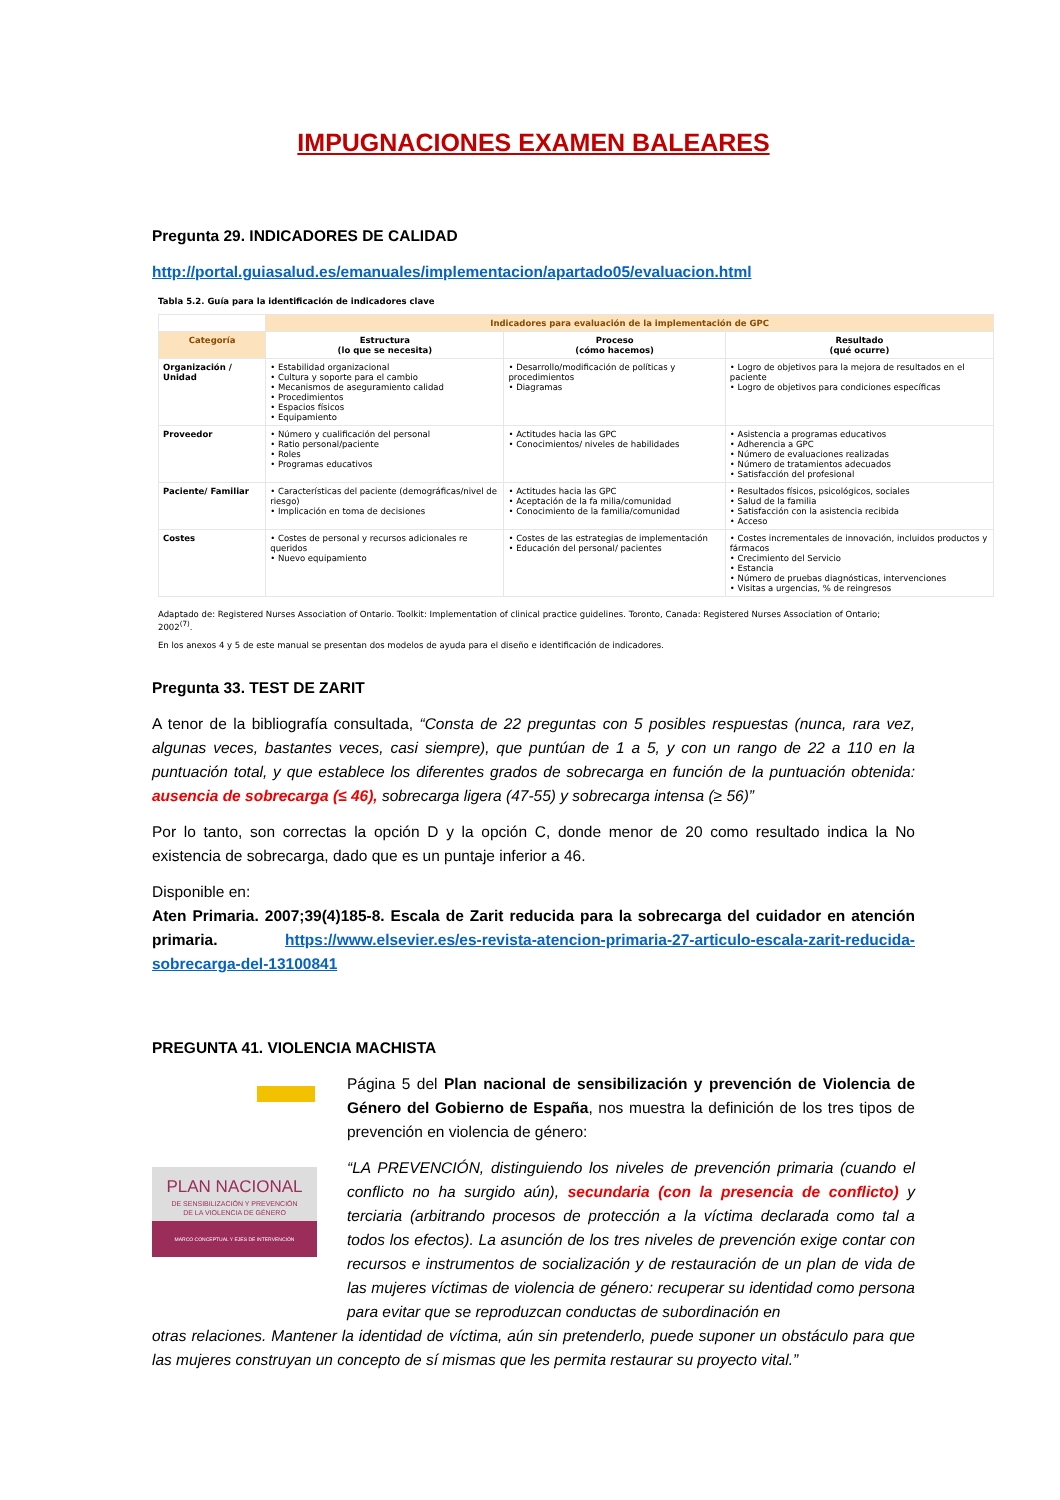IMPUGNACIONES EXAMEN BALEARES
Pregunta 29. INDICADORES DE CALIDAD
http://portal.guiasalud.es/emanuales/implementacion/apartado05/evaluacion.html
Tabla 5.2. Guía para la identificación de indicadores clave
| | Indicadores para evaluación de la implementación de GPC | | |
| --- | --- | --- | --- |
| Categoría | Estructura (lo que se necesita) | Proceso (cómo hacemos) | Resultado (qué ocurre) |
| Organización / Unidad | • Estabilidad organizacional • Cultura y soporte para el cambio • Mecanismos de aseguramiento calidad • Procedimientos • Espacios físicos • Equipamiento | • Desarrollo/modificación de políticas y procedimientos • Diagramas | • Logro de objetivos para la mejora de resultados en el paciente • Logro de objetivos para condiciones específicas |
| Proveedor | • Número y cualificación del personal • Ratio personal/paciente • Roles • Programas educativos | • Actitudes hacia las GPC • Conocimientos/ niveles de habilidades | • Asistencia a programas educativos • Adherencia a GPC • Número de evaluaciones realizadas • Número de tratamientos adecuados • Satisfacción del profesional |
| Paciente/ Familiar | • Características del paciente (demográficas/nivel de riesgo) • Implicación en toma de decisiones | • Actitudes hacia las GPC • Aceptación de la fa milia/comunidad • Conocimiento de la familia/comunidad | • Resultados físicos, psicológicos, sociales • Salud de la familia • Satisfacción con la asistencia recibida • Acceso |
| Costes | • Costes de personal y recursos adicionales re queridos • Nuevo equipamiento | • Costes de las estrategias de implementación • Educación del personal/ pacientes | • Costes incrementales de innovación, incluidos productos y fármacos • Crecimiento del Servicio • Estancia • Número de pruebas diagnósticas, intervenciones • Visitas a urgencias, % de reingresos |
Adaptado de: Registered Nurses Association of Ontario. Toolkit: Implementation of clinical practice guidelines. Toronto, Canada: Registered Nurses Association of Ontario; 2002<sup>(7)</sup>.
En los anexos 4 y 5 de este manual se presentan dos modelos de ayuda para el diseño e identificación de indicadores.
Pregunta 33. TEST DE ZARIT
A tenor de la bibliografía consultada, “Consta de 22 preguntas con 5 posibles respuestas (nunca, rara vez, algunas veces, bastantes veces, casi siempre), que puntúan de 1 a 5, y con un rango de 22 a 110 en la puntuación total, y que establece los diferentes grados de sobrecarga en función de la puntuación obtenida: ausencia de sobrecarga (≤ 46), sobrecarga ligera (47-55) y sobrecarga intensa (≥ 56)”
Por lo tanto, son correctas la opción D y la opción C, donde menor de 20 como resultado indica la No existencia de sobrecarga, dado que es un puntaje inferior a 46.
Disponible en:
Aten Primaria. 2007;39(4)185-8. Escala de Zarit reducida para la sobrecarga del cuidador en atención primaria. https://www.elsevier.es/es-revista-atencion-primaria-27-articulo-escala-zarit-reducida-sobrecarga-del-13100841
PREGUNTA 41. VIOLENCIA MACHISTA
PLAN NACIONAL
DE SENSIBILIZACIÓN Y PREVENCIÓN
DE LA VIOLENCIA DE GÉNERO
MARCO CONCEPTUAL Y EJES DE INTERVENCIÓN
Página 5 del Plan nacional de sensibilización y prevención de Violencia de Género del Gobierno de España, nos muestra la definición de los tres tipos de prevención en violencia de género:
“LA PREVENCIÓN, distinguiendo los niveles de prevención primaria (cuando el conflicto no ha surgido aún), secundaria (con la presencia de conflicto) y terciaria (arbitrando procesos de protección a la víctima declarada como tal a todos los efectos). La asunción de los tres niveles de prevención exige contar con recursos e instrumentos de socialización y de restauración de un plan de vida de las mujeres víctimas de violencia de género: recuperar su identidad como persona para evitar que se reproduzcan conductas de subordinación en
otras relaciones. Mantener la identidad de víctima, aún sin pretenderlo, puede suponer un obstáculo para que las mujeres construyan un concepto de sí mismas que les permita restaurar su proyecto vital.”